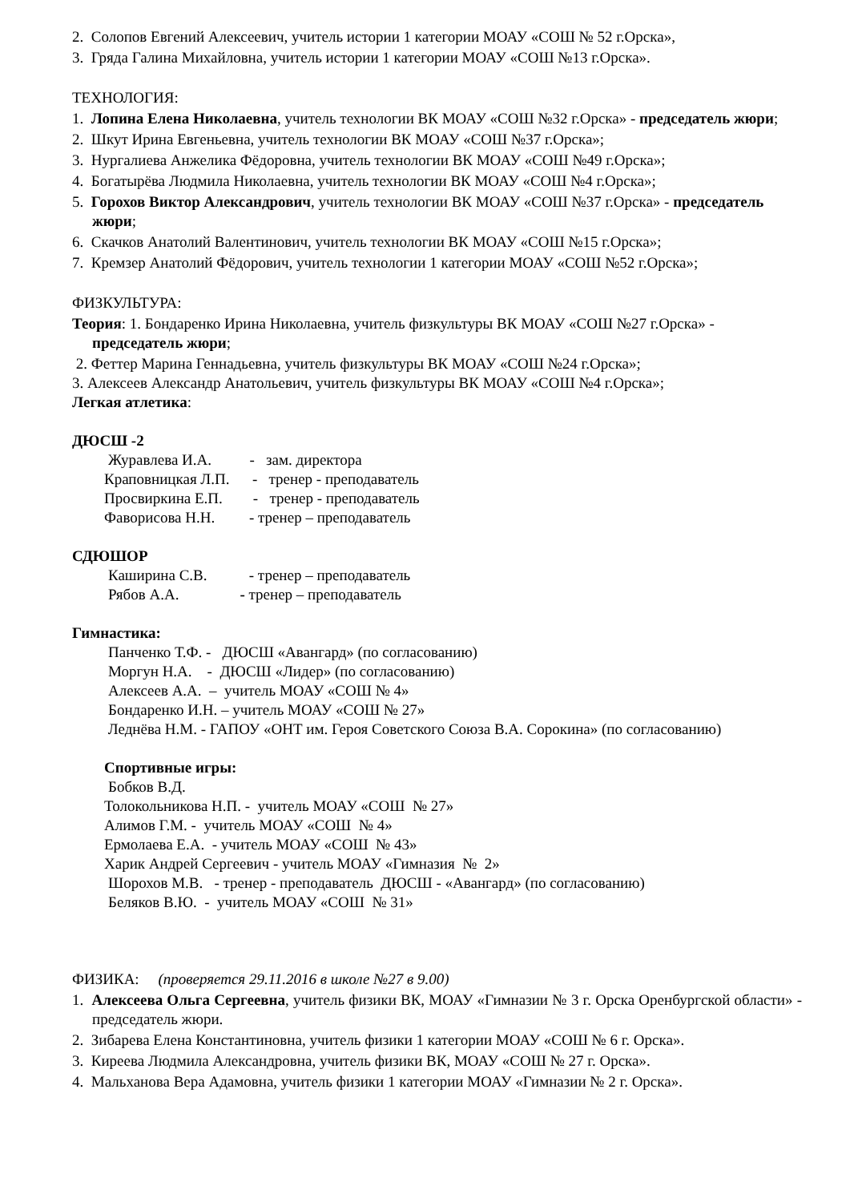2. Солопов Евгений Алексеевич, учитель истории 1 категории МОАУ «СОШ № 52 г.Орска»,
3. Гряда Галина Михайловна, учитель истории 1 категории МОАУ «СОШ №13 г.Орска».
ТЕХНОЛОГИЯ:
1. Лопина Елена Николаевна, учитель технологии ВК МОАУ «СОШ №32 г.Орска» - председатель жюри;
2. Шкут Ирина Евгеньевна, учитель технологии ВК МОАУ «СОШ №37 г.Орска»;
3. Нургалиева Анжелика Фёдоровна, учитель технологии ВК МОАУ «СОШ №49 г.Орска»;
4. Богатырёва Людмила Николаевна, учитель технологии ВК МОАУ «СОШ №4 г.Орска»;
5. Горохов Виктор Александрович, учитель технологии ВК МОАУ «СОШ №37 г.Орска» - председатель жюри;
6. Скачков Анатолий Валентинович, учитель технологии ВК МОАУ «СОШ №15 г.Орска»;
7. Кремзер Анатолий Фёдорович, учитель технологии 1 категории МОАУ «СОШ №52 г.Орска»;
ФИЗКУЛЬТУРА:
Теория: 1. Бондаренко Ирина Николаевна, учитель физкультуры ВК МОАУ «СОШ №27 г.Орска» - председатель жюри;
2. Феттер Марина Геннадьевна, учитель физкультуры ВК МОАУ «СОШ №24 г.Орска»;
3. Алексеев Александр Анатольевич, учитель физкультуры ВК МОАУ «СОШ №4 г.Орска»;
Легкая атлетика:
ДЮСШ -2
Журавлева И.А. - зам. директора
Краповницкая Л.П. - тренер - преподаватель
Просвиркина Е.П. - тренер - преподаватель
Фаворисова Н.Н. - тренер – преподаватель
СДЮШОР
Каширина С.В. - тренер – преподаватель
Рябов А.А. - тренер – преподаватель
Гимнастика:
Панченко Т.Ф. - ДЮСШ «Авангард» (по согласованию)
Моргун Н.А. - ДЮСШ «Лидер» (по согласованию)
Алексеев А.А. – учитель МОАУ «СОШ № 4»
Бондаренко И.Н. – учитель МОАУ «СОШ № 27»
Леднёва Н.М. - ГАПОУ «ОНТ им. Героя Советского Союза В.А. Сорокина» (по согласованию)
Спортивные игры:
Бобков В.Д.
Толокольникова Н.П. - учитель МОАУ «СОШ № 27»
Алимов Г.М. - учитель МОАУ «СОШ № 4»
Ермолаева Е.А. - учитель МОАУ «СОШ № 43»
Харик Андрей Сергеевич - учитель МОАУ «Гимназия № 2»
Шорохов М.В. - тренер - преподаватель ДЮСШ - «Авангард» (по согласованию)
Беляков В.Ю. - учитель МОАУ «СОШ № 31»
ФИЗИКА: (проверяется 29.11.2016 в школе №27 в 9.00)
1. Алексеева Ольга Сергеевна, учитель физики ВК, МОАУ «Гимназии № 3 г. Орска Оренбургской области» - председатель жюри.
2. Зибарева Елена Константиновна, учитель физики 1 категории МОАУ «СОШ № 6 г. Орска».
3. Киреева Людмила Александровна, учитель физики ВК, МОАУ «СОШ № 27 г. Орска».
4. Мальханова Вера Адамовна, учитель физики 1 категории МОАУ «Гимназии № 2 г. Орска».